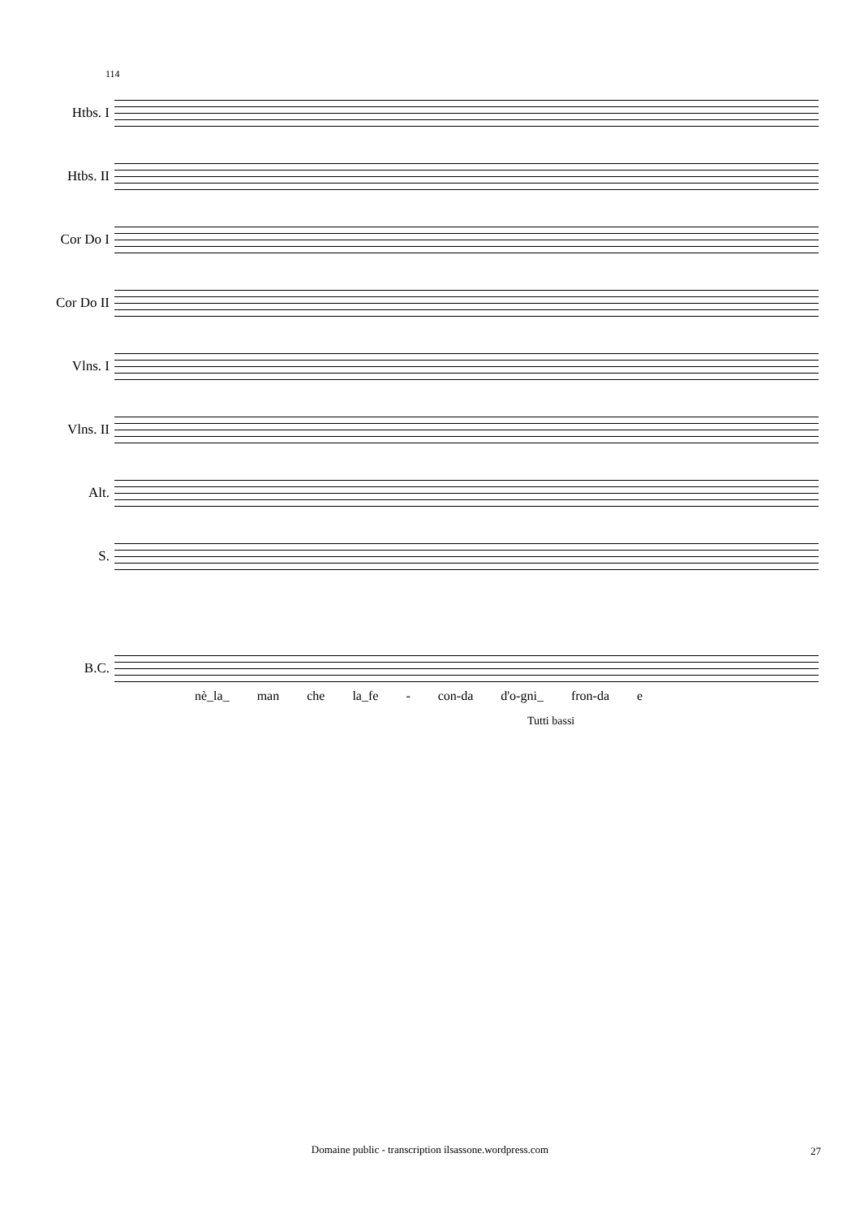114
Htbs. I
Htbs. II
Cor Do I
Cor Do II
Vlns. I
Vlns. II
Alt.
S.
B.C.
nè_la_ man che la_fe - con-da d'o-gni_ fron-da e
Tutti bassi
Domaine public - transcription ilsassone.wordpress.com 27